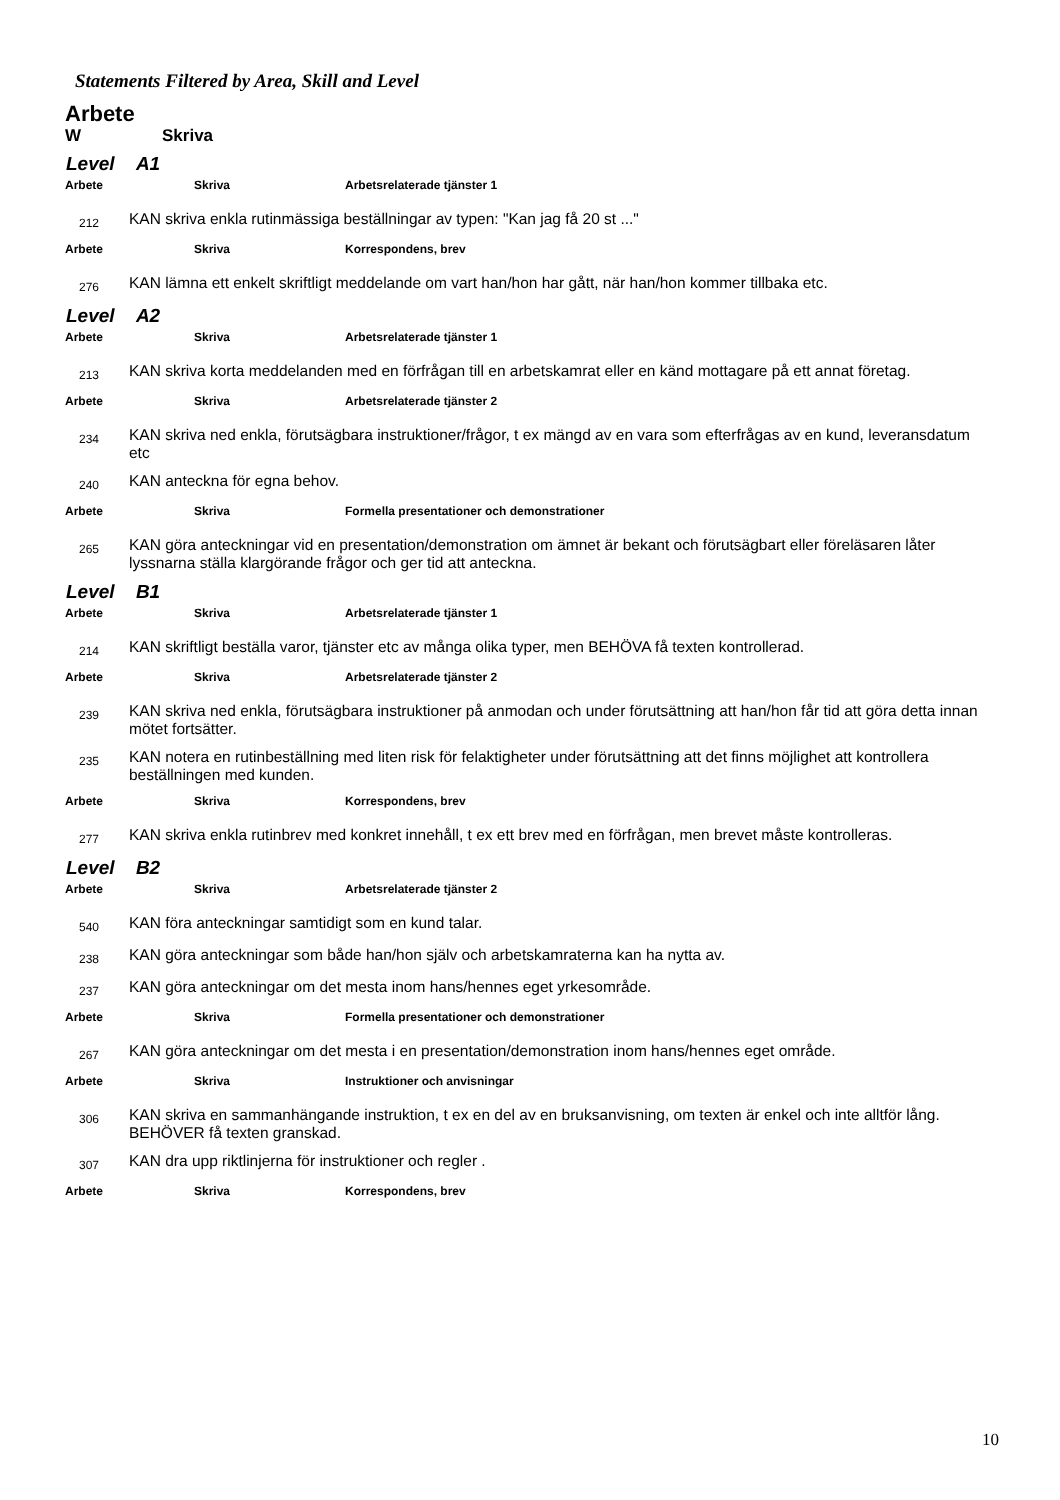Statements Filtered by Area, Skill and Level
Arbete
W Skriva
Level A1
Arbete Skriva Arbetsrelaterade tjänster 1
212
KAN skriva enkla rutinmässiga beställningar av typen: "Kan jag få 20 st ..."
Arbete Skriva Korrespondens, brev
276
KAN lämna ett enkelt skriftligt meddelande om vart han/hon har gått, när han/hon kommer tillbaka etc.
Level A2
Arbete Skriva Arbetsrelaterade tjänster 1
213
KAN skriva korta meddelanden med en förfrågan till en arbetskamrat eller en känd mottagare på ett annat företag.
Arbete Skriva Arbetsrelaterade tjänster 2
234
KAN skriva ned enkla, förutsägbara instruktioner/frågor, t ex mängd av en vara som efterfrågas av en kund, leveransdatum etc
240
KAN anteckna för egna behov.
Arbete Skriva Formella presentationer och demonstrationer
265
KAN göra anteckningar vid en presentation/demonstration om ämnet är bekant och förutsägbart eller föreläsaren låter lyssnarna ställa klargörande frågor och ger tid att anteckna.
Level B1
Arbete Skriva Arbetsrelaterade tjänster 1
214
KAN skriftligt beställa varor, tjänster etc av många olika typer, men BEHÖVA få texten kontrollerad.
Arbete Skriva Arbetsrelaterade tjänster 2
239
KAN skriva ned enkla, förutsägbara instruktioner på anmodan och under förutsättning att han/hon får tid att göra detta innan mötet fortsätter.
235
KAN notera en rutinbeställning med liten risk för felaktigheter under förutsättning att det finns möjlighet att kontrollera beställningen med kunden.
Arbete Skriva Korrespondens, brev
277
KAN skriva enkla rutinbrev med konkret innehåll, t ex ett brev med en förfrågan, men brevet måste kontrolleras.
Level B2
Arbete Skriva Arbetsrelaterade tjänster 2
540
KAN föra anteckningar samtidigt som en kund talar.
238
KAN göra anteckningar som både han/hon själv och arbetskamraterna kan ha nytta av.
237
KAN göra anteckningar om det mesta inom hans/hennes eget yrkesområde.
Arbete Skriva Formella presentationer och demonstrationer
267
KAN göra anteckningar om det mesta i en presentation/demonstration inom hans/hennes eget område.
Arbete Skriva Instruktioner och anvisningar
306
KAN skriva en sammanhängande instruktion, t ex en del av en bruksanvisning, om texten är enkel och inte alltför lång. BEHÖVER få texten granskad.
307
KAN dra upp riktlinjerna för instruktioner och regler .
Arbete Skriva Korrespondens, brev
10